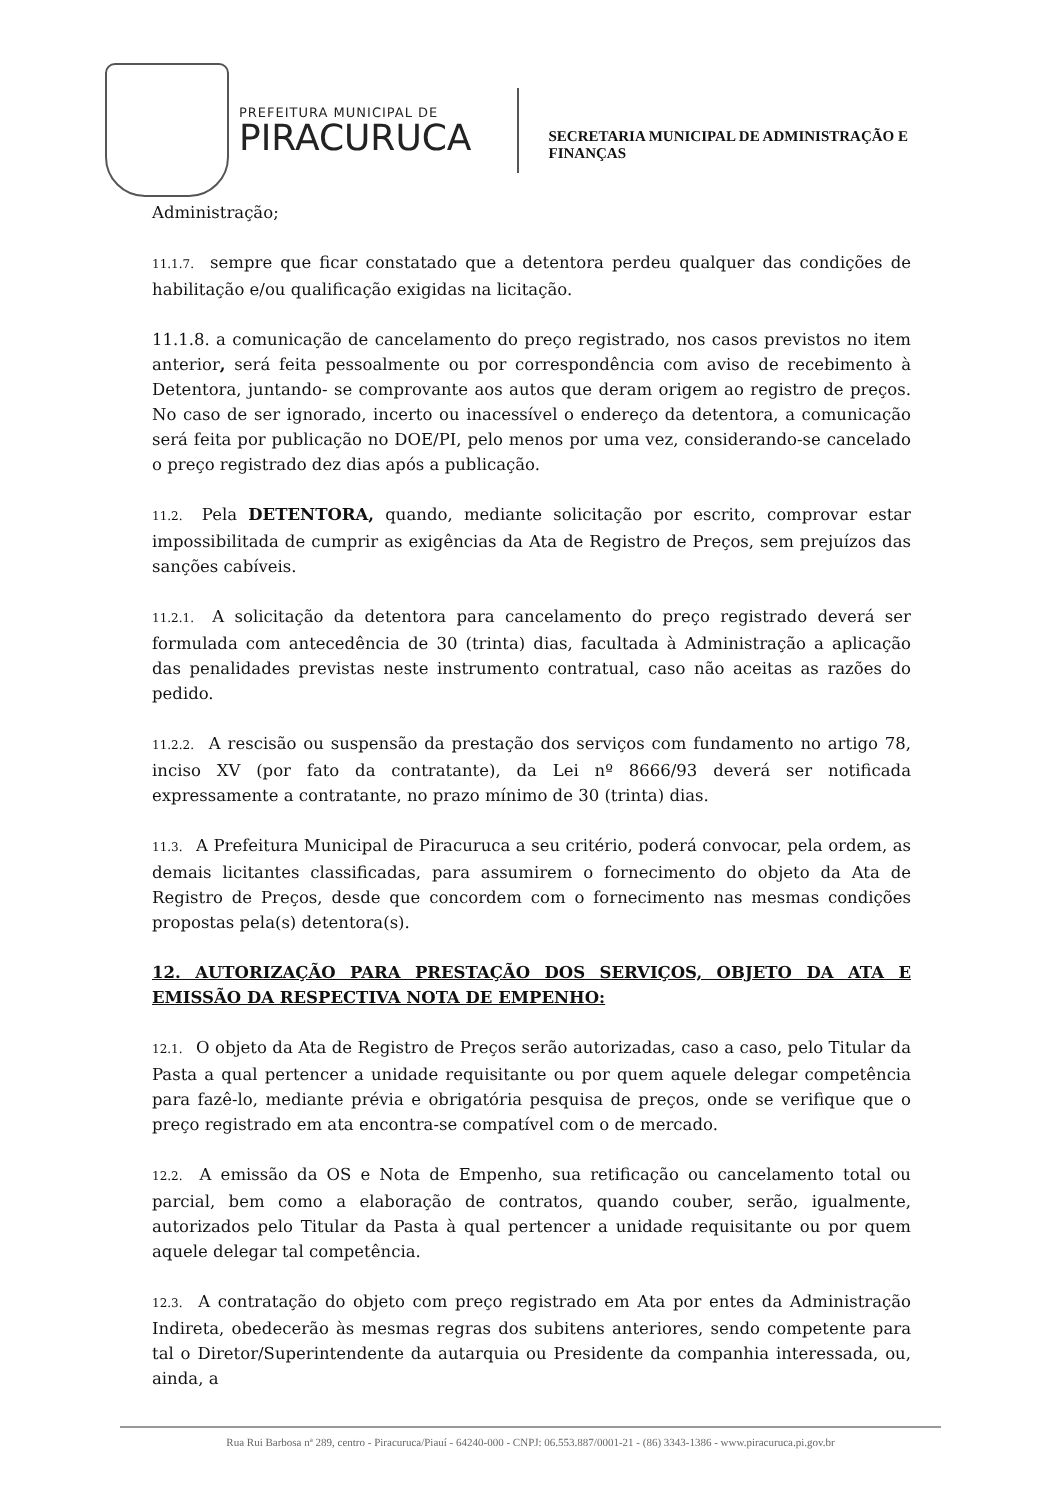PREFEITURA MUNICIPAL DE
PIRACURUCA
SECRETARIA MUNICIPAL DE ADMINISTRAÇÃO E
FINANÇAS
Administração;
11.1.7. sempre que ficar constatado que a detentora perdeu qualquer das condições de habilitação e/ou qualificação exigidas na licitação.
11.1.8. a comunicação de cancelamento do preço registrado, nos casos previstos no item anterior, será feita pessoalmente ou por correspondência com aviso de recebimento à Detentora, juntando- se comprovante aos autos que deram origem ao registro de preços. No caso de ser ignorado, incerto ou inacessível o endereço da detentora, a comunicação será feita por publicação no DOE/PI, pelo menos por uma vez, considerando-se cancelado o preço registrado dez dias após a publicação.
11.2. Pela DETENTORA, quando, mediante solicitação por escrito, comprovar estar impossibilitada de cumprir as exigências da Ata de Registro de Preços, sem prejuízos das sanções cabíveis.
11.2.1. A solicitação da detentora para cancelamento do preço registrado deverá ser formulada com antecedência de 30 (trinta) dias, facultada à Administração a aplicação das penalidades previstas neste instrumento contratual, caso não aceitas as razões do pedido.
11.2.2. A rescisão ou suspensão da prestação dos serviços com fundamento no artigo 78, inciso XV (por fato da contratante), da Lei nº 8666/93 deverá ser notificada expressamente a contratante, no prazo mínimo de 30 (trinta) dias.
11.3. A Prefeitura Municipal de Piracuruca a seu critério, poderá convocar, pela ordem, as demais licitantes classificadas, para assumirem o fornecimento do objeto da Ata de Registro de Preços, desde que concordem com o fornecimento nas mesmas condições propostas pela(s) detentora(s).
12. AUTORIZAÇÃO PARA PRESTAÇÃO DOS SERVIÇOS, OBJETO DA ATA E EMISSÃO DA RESPECTIVA NOTA DE EMPENHO:
12.1. O objeto da Ata de Registro de Preços serão autorizadas, caso a caso, pelo Titular da Pasta a qual pertencer a unidade requisitante ou por quem aquele delegar competência para fazê-lo, mediante prévia e obrigatória pesquisa de preços, onde se verifique que o preço registrado em ata encontra-se compatível com o de mercado.
12.2. A emissão da OS e Nota de Empenho, sua retificação ou cancelamento total ou parcial, bem como a elaboração de contratos, quando couber, serão, igualmente, autorizados pelo Titular da Pasta à qual pertencer a unidade requisitante ou por quem aquele delegar tal competência.
12.3. A contratação do objeto com preço registrado em Ata por entes da Administração Indireta, obedecerão às mesmas regras dos subitens anteriores, sendo competente para tal o Diretor/Superintendente da autarquia ou Presidente da companhia interessada, ou, ainda, a
Rua Rui Barbosa nª 289, centro - Piracuruca/Piauí - 64240-000 - CNPJ: 06.553.887/0001-21 - (86) 3343-1386 - www.piracuruca.pi.gov.br